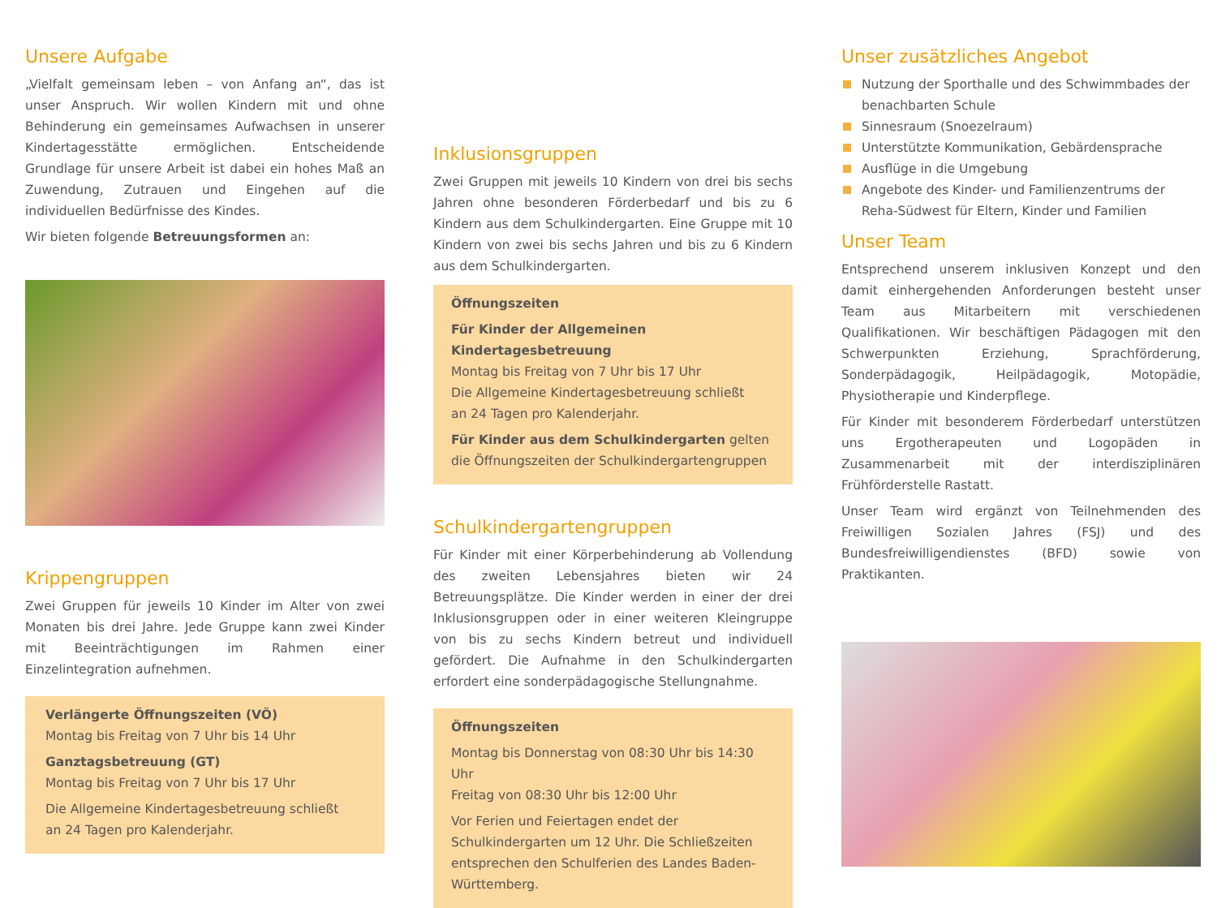Unsere Aufgabe
„Vielfalt gemeinsam leben – von Anfang an“, das ist unser Anspruch. Wir wollen Kindern mit und ohne Behinderung ein gemeinsames Aufwachsen in unserer Kindertagesstätte ermöglichen. Entscheidende Grundlage für unsere Arbeit ist dabei ein hohes Maß an Zuwendung, Zutrauen und Eingehen auf die individuellen Bedürfnisse des Kindes.
Wir bieten folgende Betreuungsformen an:
Krippengruppen
Zwei Gruppen für jeweils 10 Kinder im Alter von zwei Monaten bis drei Jahre. Jede Gruppe kann zwei Kinder mit Beeinträchtigungen im Rahmen einer Einzelintegration aufnehmen.
Verlängerte Öffnungszeiten (VÖ)
Montag bis Freitag von 7 Uhr bis 14 Uhr
Ganztagsbetreuung (GT)
Montag bis Freitag von 7 Uhr bis 17 Uhr
Die Allgemeine Kindertagesbetreuung schließt
an 24 Tagen pro Kalenderjahr.
Inklusionsgruppen
Zwei Gruppen mit jeweils 10 Kindern von drei bis sechs Jahren ohne besonderen Förderbedarf und bis zu 6 Kindern aus dem Schulkindergarten. Eine Gruppe mit 10 Kindern von zwei bis sechs Jahren und bis zu 6 Kindern aus dem Schulkindergarten.
Öffnungszeiten
Für Kinder der Allgemeinen Kindertagesbetreuung
Montag bis Freitag von 7 Uhr bis 17 Uhr
Die Allgemeine Kindertagesbetreuung schließt
an 24 Tagen pro Kalenderjahr.
Für Kinder aus dem Schulkindergarten gelten
die Öffnungszeiten der Schulkindergartengruppen
Schulkindergartengruppen
Für Kinder mit einer Körperbehinderung ab Vollendung des zweiten Lebensjahres bieten wir 24 Betreuungsplätze. Die Kinder werden in einer der drei Inklusionsgruppen oder in einer weiteren Kleingruppe von bis zu sechs Kindern betreut und individuell gefördert. Die Aufnahme in den Schulkindergarten erfordert eine sonderpädagogische Stellungnahme.
Öffnungszeiten
Montag bis Donnerstag von 08:30 Uhr bis 14:30 Uhr
Freitag von 08:30 Uhr bis 12:00 Uhr
Vor Ferien und Feiertagen endet der Schulkindergarten um 12 Uhr. Die Schließzeiten entsprechen den Schulferien des Landes Baden-Württemberg.
Unser zusätzliches Angebot
Nutzung der Sporthalle und des Schwimmbades der benachbarten Schule
Sinnesraum (Snoezelraum)
Unterstützte Kommunikation, Gebärdensprache
Ausflüge in die Umgebung
Angebote des Kinder- und Familienzentrums der Reha-Südwest für Eltern, Kinder und Familien
Unser Team
Entsprechend unserem inklusiven Konzept und den damit einhergehenden Anforderungen besteht unser Team aus Mitarbeitern mit verschiedenen Qualifikationen. Wir beschäftigen Pädagogen mit den Schwerpunkten Erziehung, Sprachförderung, Sonderpädagogik, Heilpädagogik, Motopädie, Physiotherapie und Kinderpflege.
Für Kinder mit besonderem Förderbedarf unterstützen uns Ergotherapeuten und Logopäden in Zusammenarbeit mit der interdisziplinären Frühförderstelle Rastatt.
Unser Team wird ergänzt von Teilnehmenden des Freiwilligen Sozialen Jahres (FSJ) und des Bundesfreiwilligendienstes (BFD) sowie von Praktikanten.